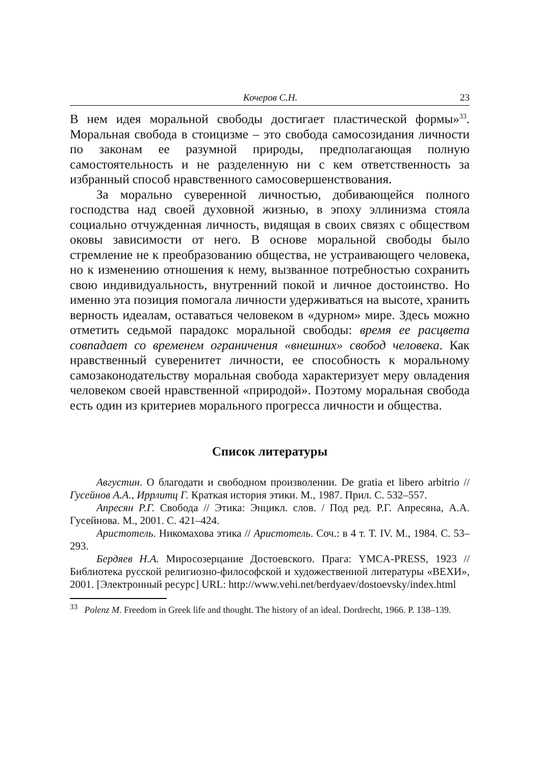Кочеров С.Н. 23
В нем идея моральной свободы достигает пластической формы»<sup>33</sup>. Моральная свобода в стоицизме – это свобода самосозидания личности по законам ее разумной природы, предполагающая полную самостоятельность и не разделенную ни с кем ответственность за избранный способ нравственного самосовершенствования.
За морально суверенной личностью, добивающейся полного господства над своей духовной жизнью, в эпоху эллинизма стояла социально отчужденная личность, видящая в своих связях с обществом оковы зависимости от него. В основе моральной свободы было стремление не к преобразованию общества, не устраивающего человека, но к изменению отношения к нему, вызванное потребностью сохранить свою индивидуальность, внутренний покой и личное достоинство. Но именно эта позиция помогала личности удерживаться на высоте, хранить верность идеалам, оставаться человеком в «дурном» мире. Здесь можно отметить седьмой парадокс моральной свободы: время ее расцвета совпадает со временем ограничения «внешних» свобод человека. Как нравственный суверенитет личности, ее способность к моральному самозаконодательству моральная свобода характеризует меру овладения человеком своей нравственной «природой». Поэтому моральная свобода есть один из критериев морального прогресса личности и общества.
Список литературы
Августин. О благодати и свободном произволении. De gratia et libero arbitrio // Гусейнов А.А., Иррлитц Г. Краткая история этики. М., 1987. Прил. С. 532–557.
Апресян Р.Г. Свобода // Этика: Энцикл. слов. / Под ред. Р.Г. Апресяна, А.А. Гусейнова. М., 2001. С. 421–424.
Аристотель. Никомахова этика // Аристотель. Соч.: в 4 т. Т. IV. М., 1984. С. 53–293.
Бердяев Н.А. Миросозерцание Достоевского. Прага: YMCA-PRESS, 1923 // Библиотека русской религиозно-философской и художественной литературы «ВЕХИ», 2001. [Электронный ресурс] URL: http://www.vehi.net/berdyaev/dostoevsky/index.html
<sup>33</sup> Polenz M. Freedom in Greek life and thought. The history of an ideal. Dordrecht, 1966. P. 138–139.